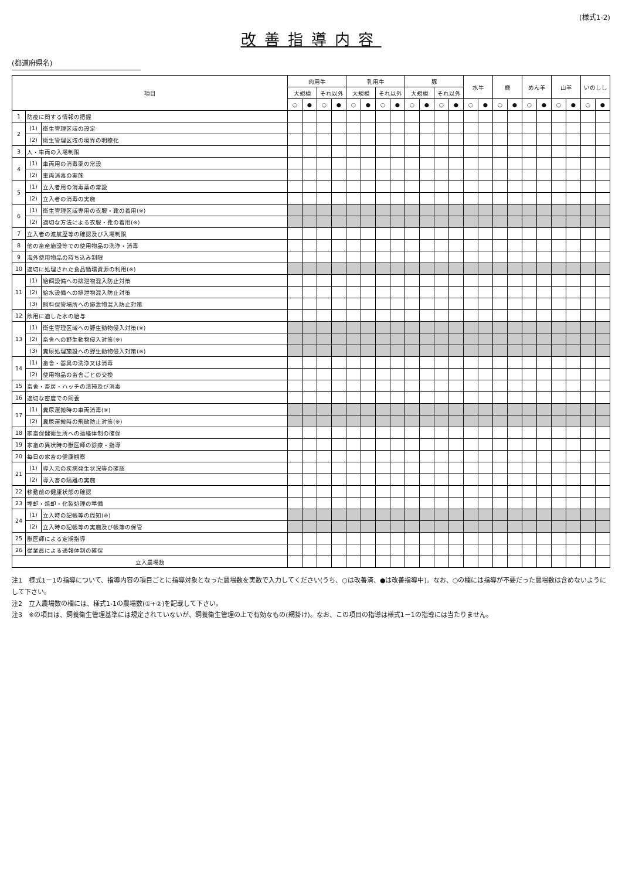(様式1-2)
改善指導内容
(都道府県名)
| 項目 | | | 肉用牛 | | | | 乳用牛 | | | | 豚 | | | | 水牛 | | 鹿 | | めん羊 | | 山羊 | | いのしし | |
| --- | --- | --- | --- | --- | --- | --- | --- | --- | --- | --- | --- | --- | --- | --- | --- | --- | --- | --- | --- | --- | --- | --- | --- | --- |
| | | | 大規模 | | それ以外 | | 大規模 | | それ以外 | | 大規模 | | それ以外 | | | | | | | | | | | |
| | | | ○ | ● | ○ | ● | ○ | ● | ○ | ● | ○ | ● | ○ | ● | ○ | ● | ○ | ● | ○ | ● | ○ | ● | ○ | ● |
| 1 | 防疫に関する情報の把握 | | | | | | | | | | | | | | | | | | | | | | | |
| 2 | (1) | 衛生管理区域の設定 | | | | | | | | | | | | | | | | | | | | | | |
| | (2) | 衛生管理区域の境界の明瞭化 | | | | | | | | | | | | | | | | | | | | | | |
| 3 | 人・車両の入場制限 | | | | | | | | | | | | | | | | | | | | | | | |
| 4 | (1) | 車両用の消毒薬の常設 | | | | | | | | | | | | | | | | | | | | | | |
| | (2) | 車両消毒の実施 | | | | | | | | | | | | | | | | | | | | | | |
| 5 | (1) | 立入者用の消毒薬の常設 | | | | | | | | | | | | | | | | | | | | | | |
| | (2) | 立入者の消毒の実施 | | | | | | | | | | | | | | | | | | | | | | |
| 6 | (1) | 衛生管理区域専用の衣服・靴の着用(※) | | | | | | | | | | | | | | | | | | | | | | |
| | (2) | 適切な方法による衣服・靴の着用(※) | | | | | | | | | | | | | | | | | | | | | | |
| 7 | 立入者の渡航歴等の確認及び入場制限 | | | | | | | | | | | | | | | | | | | | | | | |
| 8 | 他の畜産施設等での使用物品の洗浄・消毒 | | | | | | | | | | | | | | | | | | | | | | | |
| 9 | 海外使用物品の持ち込み制限 | | | | | | | | | | | | | | | | | | | | | | | |
| 10 | 適切に処理された食品循環資源の利用(※) | | | | | | | | | | | | | | | | | | | | | | | |
| 11 | (1) | 給餌設備への排泄物混入防止対策 | | | | | | | | | | | | | | | | | | | | | | |
| | (2) | 給水設備への排泄物混入防止対策 | | | | | | | | | | | | | | | | | | | | | | |
| | (3) | 飼料保管場所への排泄物混入防止対策 | | | | | | | | | | | | | | | | | | | | | | |
| 12 | 飲用に適した水の給与 | | | | | | | | | | | | | | | | | | | | | | | |
| 13 | (1) | 衛生管理区域への野生動物侵入対策(※) | | | | | | | | | | | | | | | | | | | | | | |
| | (2) | 畜舎への野生動物侵入対策(※) | | | | | | | | | | | | | | | | | | | | | | |
| | (3) | 糞尿処理施設への野生動物侵入対策(※) | | | | | | | | | | | | | | | | | | | | | | |
| 14 | (1) | 畜舎・器具の洗浄又は消毒 | | | | | | | | | | | | | | | | | | | | | | |
| | (2) | 使用物品の畜舎ごとの交換 | | | | | | | | | | | | | | | | | | | | | | |
| 15 | 畜舎・畜房・ハッチの清掃及び消毒 | | | | | | | | | | | | | | | | | | | | | | | |
| 16 | 適切な密度での飼養 | | | | | | | | | | | | | | | | | | | | | | | |
| 17 | (1) | 糞尿運搬時の車両消毒(※) | | | | | | | | | | | | | | | | | | | | | | |
| | (2) | 糞尿運搬時の飛散防止対策(※) | | | | | | | | | | | | | | | | | | | | | | |
| 18 | 家畜保健衛生所への連絡体制の確保 | | | | | | | | | | | | | | | | | | | | | | | |
| 19 | 家畜の異状時の獣医師の診療・指導 | | | | | | | | | | | | | | | | | | | | | | | |
| 20 | 毎日の家畜の健康観察 | | | | | | | | | | | | | | | | | | | | | | | |
| 21 | (1) | 導入元の疾病発生状況等の確認 | | | | | | | | | | | | | | | | | | | | | | |
| | (2) | 導入畜の隔離の実施 | | | | | | | | | | | | | | | | | | | | | | |
| 22 | 移動前の健康状態の確認 | | | | | | | | | | | | | | | | | | | | | | | |
| 23 | 埋却・焼却・化製処理の準備 | | | | | | | | | | | | | | | | | | | | | | | |
| 24 | (1) | 立入時の記帳等の周知(※) | | | | | | | | | | | | | | | | | | | | | | |
| | (2) | 立入時の記帳等の実施及び帳簿の保管 | | | | | | | | | | | | | | | | | | | | | | |
| 25 | 獣医師による定期指導 | | | | | | | | | | | | | | | | | | | | | | | |
| 26 | 従業員による通報体制の確保 | | | | | | | | | | | | | | | | | | | | | | | |
| 立入農場数 | | | | | | | | | | | | | | | | | | | | | | | | |
注1　様式1－1の指導について、指導内容の項目ごとに指導対象となった農場数を実数で入力してください(うち、○は改善済、●は改善指導中)。なお、○の欄には指導が不要だった農場数は含めないようにして下さい。
注2　立入農場数の欄には、様式1-1の農場数(①+②)を記載して下さい。
注3　※の項目は、飼養衛生管理基準には規定されていないが、飼養衛生管理の上で有効なもの(網掛け)。なお、この項目の指導は様式1－1の指導には当たりません。